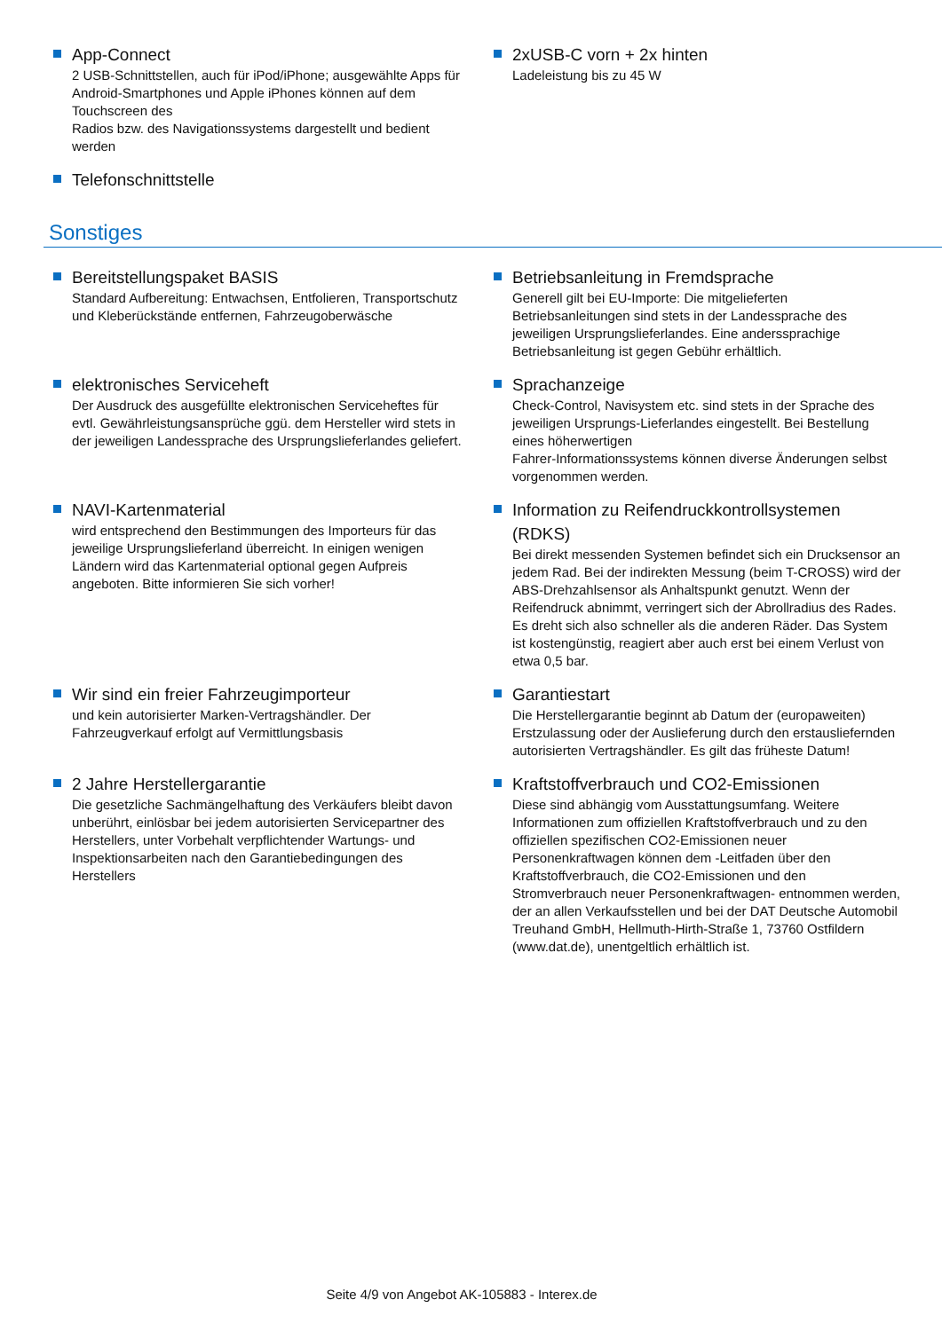App-Connect
2 USB-Schnittstellen, auch für iPod/iPhone; ausgewählte Apps für Android-Smartphones und Apple iPhones können auf dem Touchscreen des
Radios bzw. des Navigationssystems dargestellt und bedient werden
Telefonschnittstelle
2xUSB-C vorn + 2x hinten
Ladeleistung bis zu 45 W
Sonstiges
Bereitstellungspaket BASIS
Standard Aufbereitung: Entwachsen, Entfolieren, Transportschutz und Kleberückstände entfernen, Fahrzeugoberwäsche
Betriebsanleitung in Fremdsprache
Generell gilt bei EU-Importe: Die mitgelieferten Betriebsanleitungen sind stets in der Landessprache des jeweiligen Ursprungslieferlandes. Eine anderssprachige Betriebsanleitung ist gegen Gebühr erhältlich.
elektronisches Serviceheft
Der Ausdruck des ausgefüllte elektronischen Serviceheftes für evtl. Gewährleistungsansprüche ggü. dem Hersteller wird stets in der jeweiligen Landessprache des Ursprungslieferlandes geliefert.
Sprachanzeige
Check-Control, Navisystem etc. sind stets in der Sprache des jeweiligen Ursprungs-Lieferlandes eingestellt. Bei Bestellung eines höherwertigen
Fahrer-Informationssystems können diverse Änderungen selbst vorgenommen werden.
NAVI-Kartenmaterial
wird entsprechend den Bestimmungen des Importeurs für das jeweilige Ursprungslieferland überreicht. In einigen wenigen Ländern wird das Kartenmaterial optional gegen Aufpreis angeboten. Bitte informieren Sie sich vorher!
Information zu Reifendruckkontrollsystemen (RDKS)
Bei direkt messenden Systemen befindet sich ein Drucksensor an jedem Rad. Bei der indirekten Messung (beim T-CROSS) wird der ABS-Drehzahlsensor als Anhaltspunkt genutzt. Wenn der Reifendruck abnimmt, verringert sich der Abrollradius des Rades. Es dreht sich also schneller als die anderen Räder. Das System ist kostengünstig, reagiert aber auch erst bei einem Verlust von etwa 0,5 bar.
Wir sind ein freier Fahrzeugimporteur
und kein autorisierter Marken-Vertragshändler. Der Fahrzeugverkauf erfolgt auf Vermittlungsbasis
Garantiestart
Die Herstellergarantie beginnt ab Datum der (europaweiten) Erstzulassung oder der Auslieferung durch den erstausliefernden autorisierten Vertragshändler. Es gilt das früheste Datum!
2 Jahre Herstellergarantie
Die gesetzliche Sachmängelhaftung des Verkäufers bleibt davon unberührt, einlösbar bei jedem autorisierten Servicepartner des Herstellers, unter Vorbehalt verpflichtender Wartungs- und Inspektionsarbeiten nach den Garantiebedingungen des Herstellers
Kraftstoffverbrauch und CO2-Emissionen
Diese sind abhängig vom Ausstattungsumfang. Weitere Informationen zum offiziellen Kraftstoffverbrauch und zu den offiziellen spezifischen CO2-Emissionen neuer Personenkraftwagen können dem -Leitfaden über den Kraftstoffverbrauch, die CO2-Emissionen und den Stromverbrauch neuer Personenkraftwagen- entnommen werden, der an allen Verkaufsstellen und bei der DAT Deutsche Automobil Treuhand GmbH, Hellmuth-Hirth-Straße 1, 73760 Ostfildern (www.dat.de), unentgeltlich erhältlich ist.
Seite 4/9 von Angebot AK-105883 - Interex.de